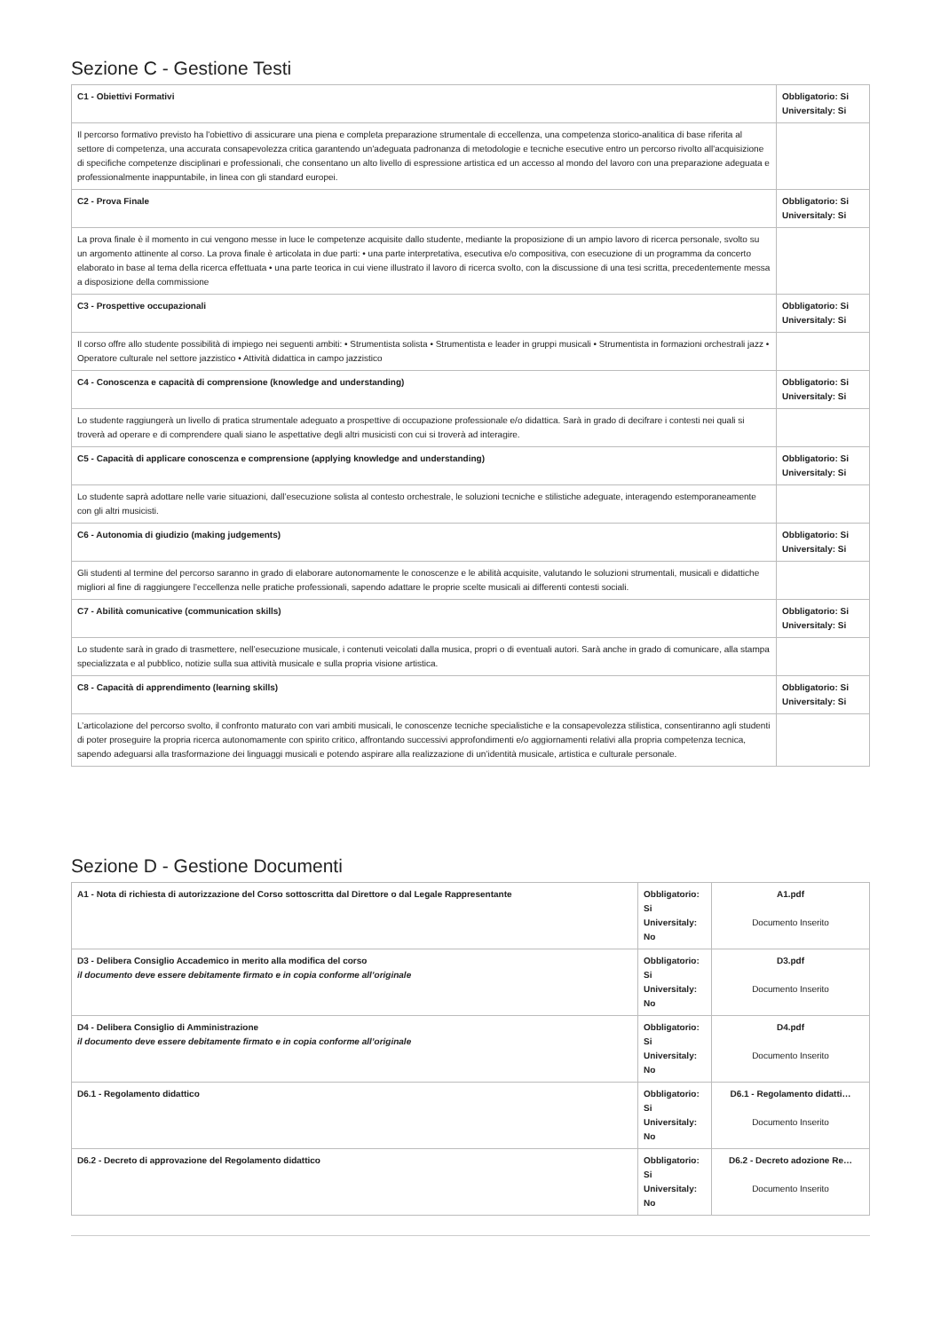Sezione C - Gestione Testi
| C1 - Obiettivi Formativi | Obbligatorio: Si Universitaly: Si |
| Il percorso formativo previsto ha l'obiettivo di assicurare una piena e completa preparazione strumentale di eccellenza, una competenza storico-analitica di base riferita al settore di competenza, una accurata consapevolezza critica garantendo un'adeguata padronanza di metodologie e tecniche esecutive entro un percorso rivolto all'acquisizione di specifiche competenze disciplinari e professionali, che consentano un alto livello di espressione artistica ed un accesso al mondo del lavoro con una preparazione adeguata e professionalmente inappuntabile, in linea con gli standard europei. | |
| C2 - Prova Finale | Obbligatorio: Si Universitaly: Si |
| La prova finale è il momento in cui vengono messe in luce le competenze acquisite dallo studente, mediante la proposizione di un ampio lavoro di ricerca personale, svolto su un argomento attinente al corso. La prova finale è articolata in due parti: • una parte interpretativa, esecutiva e/o compositiva, con esecuzione di un programma da concerto elaborato in base al tema della ricerca effettuata • una parte teorica in cui viene illustrato il lavoro di ricerca svolto, con la discussione di una tesi scritta, precedentemente messa a disposizione della commissione | |
| C3 - Prospettive occupazionali | Obbligatorio: Si Universitaly: Si |
| Il corso offre allo studente possibilità di impiego nei seguenti ambiti: • Strumentista solista • Strumentista e leader in gruppi musicali • Strumentista in formazioni orchestrali jazz • Operatore culturale nel settore jazzistico • Attività didattica in campo jazzistico | |
| C4 - Conoscenza e capacità di comprensione (knowledge and understanding) | Obbligatorio: Si Universitaly: Si |
| Lo studente raggiungerà un livello di pratica strumentale adeguato a prospettive di occupazione professionale e/o didattica. Sarà in grado di decifrare i contesti nei quali si troverà ad operare e di comprendere quali siano le aspettative degli altri musicisti con cui si troverà ad interagire. | |
| C5 - Capacità di applicare conoscenza e comprensione (applying knowledge and understanding) | Obbligatorio: Si Universitaly: Si |
| Lo studente saprà adottare nelle varie situazioni, dall’esecuzione solista al contesto orchestrale, le soluzioni tecniche e stilistiche adeguate, interagendo estemporaneamente con gli altri musicisti. | |
| C6 - Autonomia di giudizio (making judgements) | Obbligatorio: Si Universitaly: Si |
| Gli studenti al termine del percorso saranno in grado di elaborare autonomamente le conoscenze e le abilità acquisite, valutando le soluzioni strumentali, musicali e didattiche migliori al fine di raggiungere l’eccellenza nelle pratiche professionali, sapendo adattare le proprie scelte musicali ai differenti contesti sociali. | |
| C7 - Abilità comunicative (communication skills) | Obbligatorio: Si Universitaly: Si |
| Lo studente sarà in grado di trasmettere, nell’esecuzione musicale, i contenuti veicolati dalla musica, propri o di eventuali autori. Sarà anche in grado di comunicare, alla stampa specializzata e al pubblico, notizie sulla sua attività musicale e sulla propria visione artistica. | |
| C8 - Capacità di apprendimento (learning skills) | Obbligatorio: Si Universitaly: Si |
| L’articolazione del percorso svolto, il confronto maturato con vari ambiti musicali, le conoscenze tecniche specialistiche e la consapevolezza stilistica, consentiranno agli studenti di poter proseguire la propria ricerca autonomamente con spirito critico, affrontando successivi approfondimenti e/o aggiornamenti relativi alla propria competenza tecnica, sapendo adeguarsi alla trasformazione dei linguaggi musicali e potendo aspirare alla realizzazione di un’identità musicale, artistica e culturale personale. | |
Sezione D - Gestione Documenti
| A1 - Nota di richiesta di autorizzazione del Corso sottoscritta dal Direttore o dal Legale Rappresentante | Obbligatorio: Si Universitaly: No | A1.pdf Documento Inserito |
| D3 - Delibera Consiglio Accademico in merito alla modifica del corso il documento deve essere debitamente firmato e in copia conforme all’originale | Obbligatorio: Si Universitaly: No | D3.pdf Documento Inserito |
| D4 - Delibera Consiglio di Amministrazione il documento deve essere debitamente firmato e in copia conforme all’originale | Obbligatorio: Si Universitaly: No | D4.pdf Documento Inserito |
| D6.1 - Regolamento didattico | Obbligatorio: Si Universitaly: No | D6.1 - Regolamento didatti… Documento Inserito |
| D6.2 - Decreto di approvazione del Regolamento didattico | Obbligatorio: Si Universitaly: No | D6.2 - Decreto adozione Re… Documento Inserito |